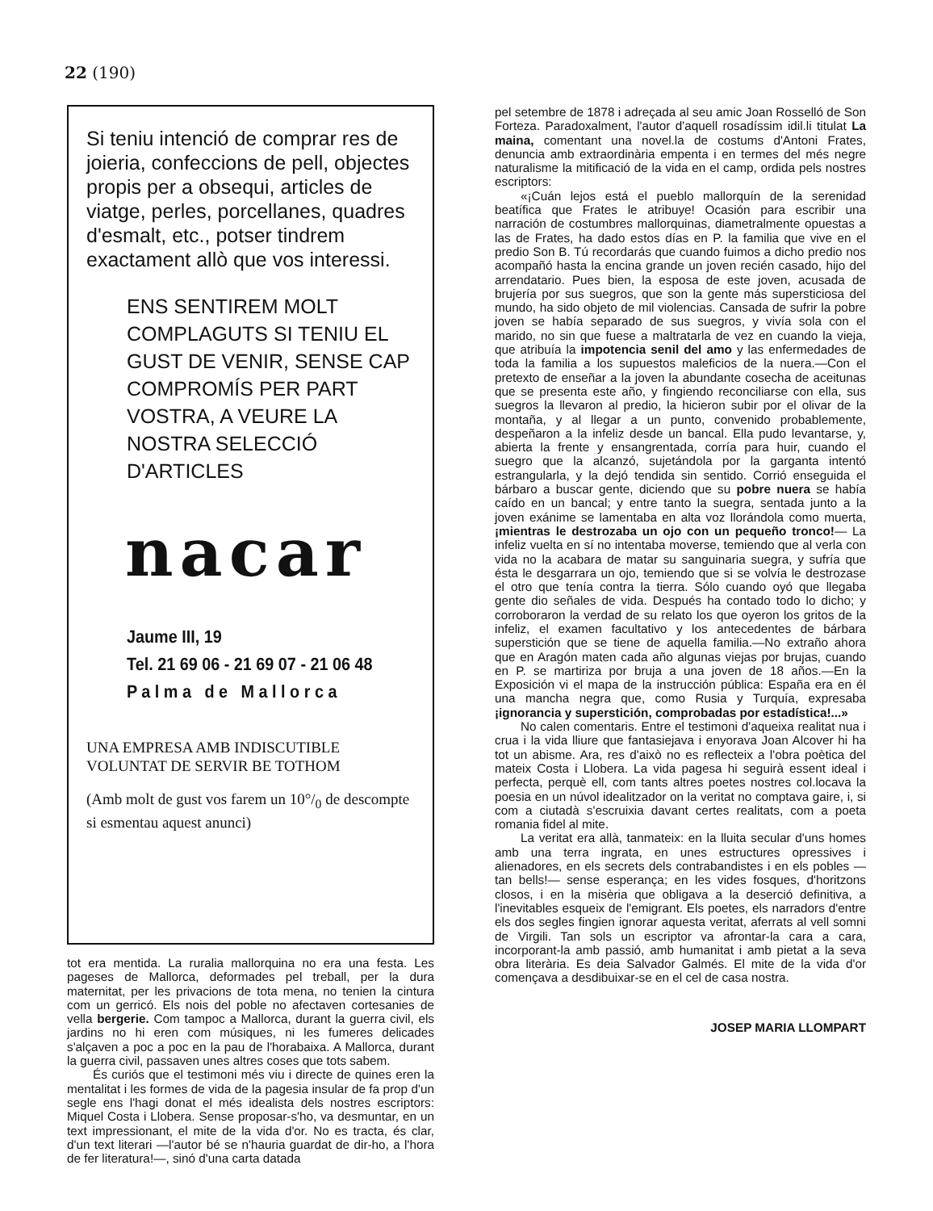22 (190)
Si teniu intenció de comprar res de joieria, confeccions de pell, objectes propis per a obsequi, articles de viatge, perles, porcellanes, quadres d'esmalt, etc., potser tindrem exactament allò que vos interessi.
ENS SENTIREM MOLT COMPLAGUTS SI TENIU EL GUST DE VENIR, SENSE CAP COMPROMÍS PER PART VOSTRA, A VEURE LA NOSTRA SELECCIÓ D'ARTICLES
nacar
Jaume III, 19
Tel. 21 69 06 - 21 69 07 - 21 06 48
P a l m a d e M a l l o r c a
UNA EMPRESA AMB INDISCUTIBLE VOLUNTAT DE SERVIR BE TOTHOM
(Amb molt de gust vos farem un 10°/<sub>0</sub> de descompte si esmentau aquest anunci)
tot era mentida. La ruralia mallorquina no era una festa. Les pageses de Mallorca, deformades pel treball, per la dura maternitat, per les privacions de tota mena, no tenien la cintura com un gerricó. Els nois del poble no afectaven cortesanies de vella bergerie. Com tampoc a Mallorca, durant la guerra civil, els jardins no hi eren com músiques, ni les fumeres delicades s'alçaven a poc a poc en la pau de l'horabaixa. A Mallorca, durant la guerra civil, passaven unes altres coses que tots sabem.
És curiós que el testimoni més viu i directe de quines eren la mentalitat i les formes de vida de la pagesia insular de fa prop d'un segle ens l'hagi donat el més idealista dels nostres escriptors: Miquel Costa i Llobera. Sense proposar-s'ho, va desmuntar, en un text impressionant, el mite de la vida d'or. No es tracta, és clar, d'un text literari —l'autor bé se n'hauria guardat de dir-ho, a l'hora de fer literatura!—, sinó d'una carta datada
pel setembre de 1878 i adreçada al seu amic Joan Rosselló de Son Forteza. Paradoxalment, l'autor d'aquell rosadíssim idil.li titulat La maina, comentant una novel.la de costums d'Antoni Frates, denuncia amb extraordinària empenta i en termes del més negre naturalisme la mitificació de la vida en el camp, ordida pels nostres escriptors:
«¡Cuán lejos está el pueblo mallorquín de la serenidad beatífica que Frates le atribuye! Ocasión para escribir una narración de costumbres mallorquinas, diametralmente opuestas a las de Frates, ha dado estos días en P. la familia que vive en el predio Son B. Tú recordarás que cuando fuimos a dicho predio nos acompañó hasta la encina grande un joven recién casado, hijo del arrendatario. Pues bien, la esposa de este joven, acusada de brujería por sus suegros, que son la gente más supersticiosa del mundo, ha sido objeto de mil violencias. Cansada de sufrir la pobre joven se había separado de sus suegros, y vivía sola con el marido, no sin que fuese a maltratarla de vez en cuando la vieja, que atribuía la impotencia senil del amo y las enfermedades de toda la familia a los supuestos maleficios de la nuera.—Con el pretexto de enseñar a la joven la abundante cosecha de aceitunas que se presenta este año, y fingiendo reconciliarse con ella, sus suegros la llevaron al predio, la hicieron subir por el olivar de la montaña, y al llegar a un punto, convenido probablemente, despeñaron a la infeliz desde un bancal. Ella pudo levantarse, y, abierta la frente y ensangrentada, corría para huir, cuando el suegro que la alcanzó, sujetándola por la garganta intentó estrangularla, y la dejó tendida sin sentido. Corrió enseguida el bárbaro a buscar gente, diciendo que su pobre nuera se había caído en un bancal; y entre tanto la suegra, sentada junto a la joven exánime se lamentaba en alta voz llorándola como muerta, ¡mientras le destrozaba un ojo con un pequeño tronco!— La infeliz vuelta en sí no intentaba moverse, temiendo que al verla con vida no la acabara de matar su sanguinaria suegra, y sufría que ésta le desgarrara un ojo, temiendo que si se volvía le destrozase el otro que tenía contra la tierra. Sólo cuando oyó que llegaba gente dio señales de vida. Después ha contado todo lo dicho; y corroboraron la verdad de su relato los que oyeron los gritos de la infeliz, el examen facultativo y los antecedentes de bárbara superstición que se tiene de aquella familia.—No extraño ahora que en Aragón maten cada año algunas viejas por brujas, cuando en P. se martiriza por bruja a una joven de 18 años.—En la Exposición vi el mapa de la instrucción pública: España era en él una mancha negra que, como Rusia y Turquía, expresaba ¡ignorancia y superstición, comprobadas por estadística!...»
No calen comentaris. Entre el testimoni d'aqueixa realitat nua i crua i la vida lliure que fantasiejava i enyorava Joan Alcover hi ha tot un abisme. Ara, res d'això no es reflecteix a l'obra poètica del mateix Costa i Llobera. La vida pagesa hi seguirà essent ideal i perfecta, perquè ell, com tants altres poetes nostres col.locava la poesia en un núvol idealitzador on la veritat no comptava gaire, i, si com a ciutadà s'escruixia davant certes realitats, com a poeta romania fidel al mite.
La veritat era allà, tanmateix: en la lluita secular d'uns homes amb una terra ingrata, en unes estructures opressives i alienadores, en els secrets dels contrabandistes i en els pobles —tan bells!— sense esperança; en les vides fosques, d'horitzons closos, i en la misèria que obligava a la deserció definitiva, a l'inevitables esqueix de l'emigrant. Els poetes, els narradors d'entre els dos segles fingien ignorar aquesta veritat, aferrats al vell somni de Virgili. Tan sols un escriptor va afrontar-la cara a cara, incorporant-la amb passió, amb humanitat i amb pietat a la seva obra literària. Es deia Salvador Galmés. El mite de la vida d'or començava a desdibuixar-se en el cel de casa nostra.
JOSEP MARIA LLOMPART